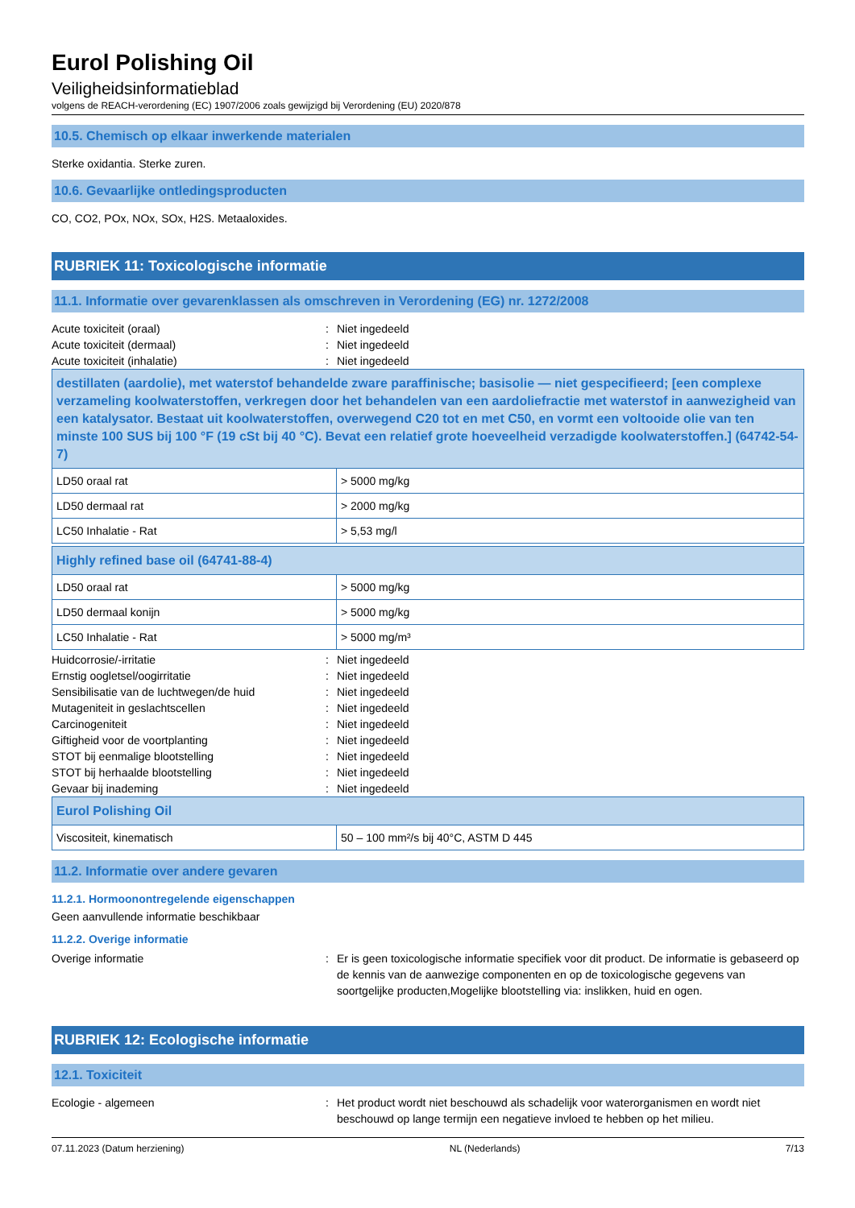Eurol Polishing Oil
Veiligheidsinformatieblad
volgens de REACH-verordening (EC) 1907/2006 zoals gewijzigd bij Verordening (EU) 2020/878
10.5. Chemisch op elkaar inwerkende materialen
Sterke oxidantia. Sterke zuren.
10.6. Gevaarlijke ontledingsproducten
CO, CO2, POx, NOx, SOx, H2S. Metaaloxides.
RUBRIEK 11: Toxicologische informatie
11.1. Informatie over gevarenklassen als omschreven in Verordening (EG) nr. 1272/2008
Acute toxiciteit (oraal): Niet ingedeeld
Acute toxiciteit (dermaal): Niet ingedeeld
Acute toxiciteit (inhalatie): Niet ingedeeld
| destillaten (aardolie), met waterstof behandelde zware paraffinische; basisolie — niet gespecifieerd; [een complexe verzameling koolwaterstoffen, verkregen door het behandelen van een aardoliefractie met waterstof in aanwezigheid van een katalysator. Bestaat uit koolwaterstoffen, overwegend C20 tot en met C50, en vormt een voltooide olie van ten minste 100 SUS bij 100 °F (19 cSt bij 40 °C). Bevat een relatief grote hoeveelheid verzadigde koolwaterstoffen.] (64742-54-7) | |
| --- | --- |
| LD50 oraal rat | > 5000 mg/kg |
| LD50 dermaal rat | > 2000 mg/kg |
| LC50 Inhalatie - Rat | > 5,53 mg/l |
| Highly refined base oil (64741-88-4) | |
| --- | --- |
| LD50 oraal rat | > 5000 mg/kg |
| LD50 dermaal konijn | > 5000 mg/kg |
| LC50 Inhalatie - Rat | > 5000 mg/m³ |
Huidcorrosie/-irritatie: Niet ingedeeld
Ernstig oogletsel/oogirritatie: Niet ingedeeld
Sensibilisatie van de luchtwegen/de huid: Niet ingedeeld
Mutageniteit in geslachtscellen: Niet ingedeeld
Carcinogeniteit: Niet ingedeeld
Giftigheid voor de voortplanting: Niet ingedeeld
STOT bij eenmalige blootstelling: Niet ingedeeld
STOT bij herhaalde blootstelling: Niet ingedeeld
Gevaar bij inademing: Niet ingedeeld
| Eurol Polishing Oil | |
| --- | --- |
| Viscositeit, kinematisch | 50 – 100 mm²/s bij 40°C, ASTM D 445 |
11.2. Informatie over andere gevaren
11.2.1. Hormoonontregelende eigenschappen
Geen aanvullende informatie beschikbaar
11.2.2. Overige informatie
Overige informatie: Er is geen toxicologische informatie specifiek voor dit product. De informatie is gebaseerd op de kennis van de aanwezige componenten en op de toxicologische gegevens van soortgelijke producten,Mogelijke blootstelling via: inslikken, huid en ogen.
RUBRIEK 12: Ecologische informatie
12.1. Toxiciteit
Ecologie - algemeen: Het product wordt niet beschouwd als schadelijk voor waterorganismen en wordt niet beschouwd op lange termijn een negatieve invloed te hebben op het milieu.
07.11.2023 (Datum herziening) NL (Nederlands) 7/13